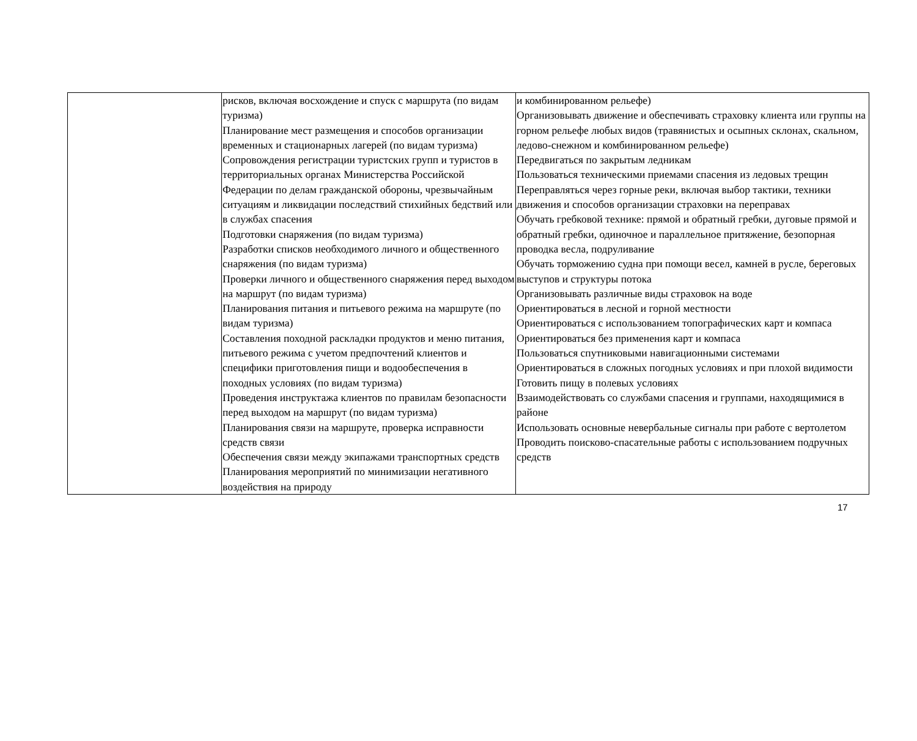| | рисков, включая восхождение и спуск с маршрута (по видам туризма) Планирование мест размещения и способов организации временных и стационарных лагерей (по видам туризма) Сопровождения регистрации туристских групп и туристов в территориальных органах Министерства Российской Федерации по делам гражданской обороны, чрезвычайным ситуациям и ликвидации последствий стихийных бедствий или в службах спасения Подготовки снаряжения (по видам туризма) Разработки списков необходимого личного и общественного снаряжения (по видам туризма) Проверки личного и общественного снаряжения перед выходом на маршрут (по видам туризма) Планирования питания и питьевого режима на маршруте (по видам туризма) Составления походной раскладки продуктов и меню питания, питьевого режима с учетом предпочтений клиентов и специфики приготовления пищи и водообеспечения в походных условиях (по видам туризма) Проведения инструктажа клиентов по правилам безопасности перед выходом на маршрут (по видам туризма) Планирования связи на маршруте, проверка исправности средств связи Обеспечения связи между экипажами транспортных средств Планирования мероприятий по минимизации негативного воздействия на природу | и комбинированном рельефе) Организовывать движение и обеспечивать страховку клиента или группы на горном рельефе любых видов (травянистых и осыпных склонах, скальном, ледово-снежном и комбинированном рельефе) Передвигаться по закрытым ледникам Пользоваться техническими приемами спасения из ледовых трещин Переправляться через горные реки, включая выбор тактики, техники движения и способов организации страховки на переправах Обучать гребковой технике: прямой и обратный гребки, дуговые прямой и обратный гребки, одиночное и параллельное притяжение, безопорная проводка весла, подруливание Обучать торможению судна при помощи весел, камней в русле, береговых выступов и структуры потока Организовывать различные виды страховок на воде Ориентироваться в лесной и горной местности Ориентироваться с использованием топографических карт и компаса Ориентироваться без применения карт и компаса Пользоваться спутниковыми навигационными системами Ориентироваться в сложных погодных условиях и при плохой видимости Готовить пищу в полевых условиях Взаимодействовать со службами спасения и группами, находящимися в районе Использовать основные невербальные сигналы при работе с вертолетом Проводить поисково-спасательные работы с использованием подручных средств |
17